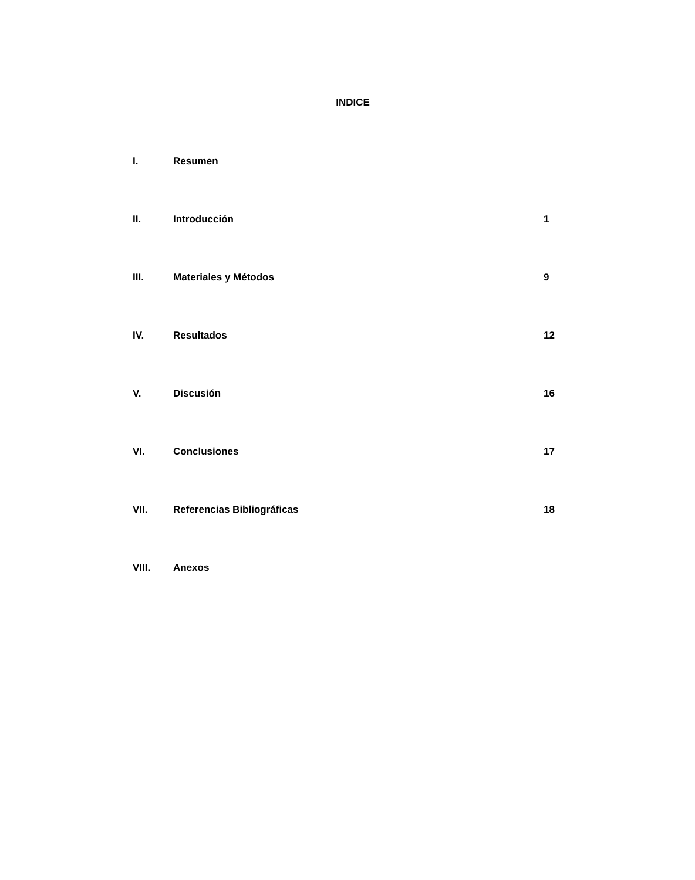INDICE
I. Resumen
II. Introducción 1
III. Materiales y Métodos 9
IV. Resultados 12
V. Discusión 16
VI. Conclusiones 17
VII. Referencias Bibliográficas 18
VIII. Anexos